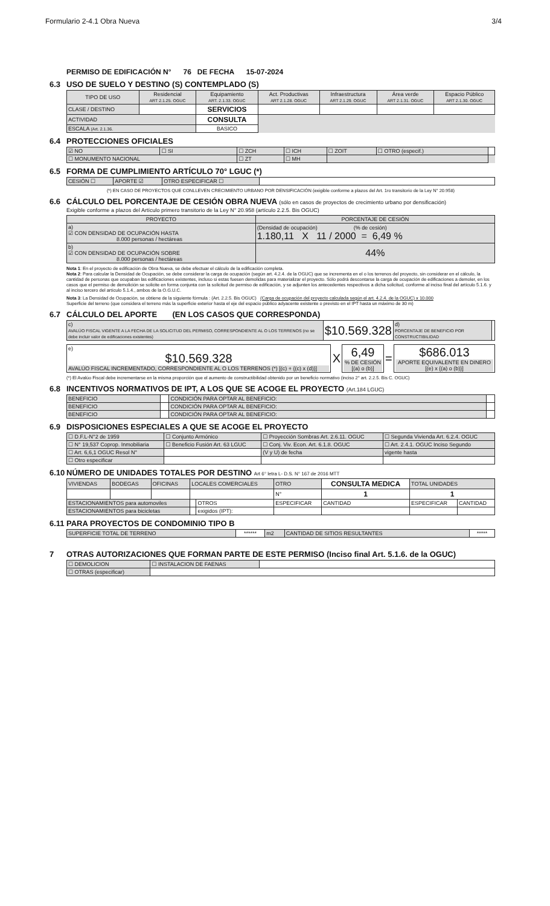Formulario 2-4.1 Obra Nueva 3/4
PERMISO DE EDIFICACIÓN N° 76 DE FECHA 15-07-2024
6.3 USO DE SUELO Y DESTINO (S) CONTEMPLADO (S)
| TIPO DE USO | Residencial ART 2.1.25. OGUC | Equipamiento ART. 2.1.33. OGUC | Act. Productivas ART 2.1.28. OGUC | Infraestructura ART 2.1.29. OGUC | Área verde ART 2.1.31. OGUC | Espacio Público ART 2.1.30. OGUC |
| CLASE / DESTINO | | SERVICIOS | | | | |
| ACTIVIDAD | | CONSULTA | | | | |
| ESCALA (Art. 2.1.36. | | BASICO | | | | |
6.4 PROTECCIONES OFICIALES
| ☑ NO | ☐ SI | ☐ ZCH | ☐ ICH | ☐ ZOIT | ☐ OTRO (especif.) | |
| ☐ MONUMENTO NACIONAL | | ☐ ZT | ☐ MH | | | |
6.5 FORMA DE CUMPLIMIENTO ARTÍCULO 70° LGUC (*)
| CESIÓN ☐ | APORTE ☑ | OTRO ESPECIFICAR ☐ | |
(*) EN CASO DE PROYECTOS QUE CONLLEVEN CRECIMIENTO URBANO POR DENSIFICACIÓN (exigible conforme a plazos del Art. 1ro transitorio de la Ley N° 20.958)
6.6 CÁLCULO DEL PORCENTAJE DE CESIÓN OBRA NUEVA (sólo en casos de proyectos de crecimiento urbano por densificación)
Exigible conforme a plazos del Artículo primero transitorio de la Ley N° 20.958 (artículo 2.2.5. Bis OGUC)
| PROYECTO | PORCENTAJE DE CESIÓN |
| a) ☑ CON DENSIDAD DE OCUPACIÓN HASTA 8.000 personas / hectáreas | (Densidad de ocupación) (% de cesión) 1.180,11 X 11 / 2000 = 6,49 % |
| b) ☑ CON DENSIDAD DE OCUPACIÓN SOBRE 8.000 personas / hectáreas | 44% |
Nota 1: En el proyecto de edificación de Obra Nueva, se debe efectuar el cálculo de la edificación completa.
Nota 2: Para calcular la Densidad de Ocupación, se debe considerar la carga de ocupación (según art. 4.2.4. de la OGUC) que se incrementa en el o los terrenos del proyecto, sin considerar en el cálculo, la cantidad de personas que ocupaban las edificaciones existentes, incluso si estas fuesen demolidas para materializar el proyecto. Sólo podrá descontarse la carga de ocupación de edificaciones a demoler, en los casos que el permiso de demolición se solicite en forma conjunta con la solicitud de permiso de edificación, y se adjunten los antecedentes respectivos a dicha solicitud, conforme al inciso final del artículo 5.1.6. y al inciso tercero del artículo 5.1.4., ambos de la O.G.U.C.
Nota 3: La Densidad de Ocupación, se obtiene de la siguiente fórmula : (Art. 2.2.5. Bis OGUC) (Carga de ocupación del proyecto calculada según el art. 4.2.4. de la OGUC) x 10.000
Superficie del terreno (que considera el terreno más la superficie exterior hasta el eje del espacio público adyacente existente o previsto en el IPT hasta un máximo de 30 m)
6.7 CÁLCULO DEL APORTE (EN LOS CASOS QUE CORRESPONDA)
| c) AVALÚO FISCAL VIGENTE A LA FECHA DE LA SOLICITUD DEL PERMISO, CORRESPONDIENTE AL O LOS TERRENOS (no se debe incluir valor de edificaciones existentes) | $10.569.328 | d) PORCENTAJE DE BENEFICIO POR CONSTRUCTIBILIDAD | |
| e) $10.569.328 AVALÚO FISCAL INCREMENTADO, CORRESPONDIENTE AL O LOS TERRENOS (*) [(c) + {(c) x (d)}] | X | 6,49 % DE CESIÓN [(a) o (b)] | = | $686.013 APORTE EQUIVALENTE EN DINERO [(e) x {(a) o (b)}] |
(*) El Avalúo Fiscal debe incrementarse en la misma proporción que el aumento de constructibilidad obtenido por un beneficio normativo (inciso 2° art. 2.2.5. Bis C. OGUC)
6.8 INCENTIVOS NORMATIVOS DE IPT, A LOS QUE SE ACOGE EL PROYECTO (Art.184 LGUC)
| BENEFICIO | | CONDICIÓN PARA OPTAR AL BENEFICIO: | |
| BENEFICIO | | CONDICIÓN PARA OPTAR AL BENEFICIO: | |
| BENEFICIO | | CONDICIÓN PARA OPTAR AL BENEFICIO: | |
6.9 DISPOSICIONES ESPECIALES A QUE SE ACOGE EL PROYECTO
| ☐ D.F.L-N°2 de 1959 | ☐ Conjunto Armónico | ☐ Proyección Sombras Art. 2.6.11. OGUC | ☐ Segunda Vivienda Art. 6.2.4. OGUC |
| ☐ N° 19,537 Coprop. Inmobiliaria | ☐ Beneficio Fusión Art. 63 LGUC | ☐ Conj. Viv. Econ. Art. 6.1.8. OGUC | ☐ Art. 2.4.1. OGUC Inciso Segundo |
| ☐ Art. 6,6,1 OGUC Resol N° | | (V y U) de fecha | vigente hasta |
| ☐ Otro especificar | | | |
6.10 NÚMERO DE UNIDADES TOTALES POR DESTINO Art 6° letra L- D.S. N° 167 de 2016 MTT
| VIVIENDAS | BODEGAS | OFICINAS | LOCALES COMERCIALES | | OTRO | CONSULTA MEDICA | | TOTAL UNIDADES | |
| | | | | | N° | 1 | | 1 | |
| ESTACIONAMIENTOS para automoviles | | | | OTROS | ESPECIFICAR | | CANTIDAD | ESPECIFICAR | CANTIDAD |
| ESTACIONAMIENTOS para bicicletas | | | | exigidos (IPT): | | | | | |
6.11 PARA PROYECTOS DE CONDOMINIO TIPO B
| SUPERFICIE TOTAL DE TERRENO | ****** | m2 | CANTIDAD DE SITIOS RESULTANTES | ***** |
7 OTRAS AUTORIZACIONES QUE FORMAN PARTE DE ESTE PERMISO (Inciso final Art. 5.1.6. de la OGUC)
| ☐ DEMOLICION | ☐ INSTALACION DE FAENAS | |
| ☐ OTRAS (especificar) | | |